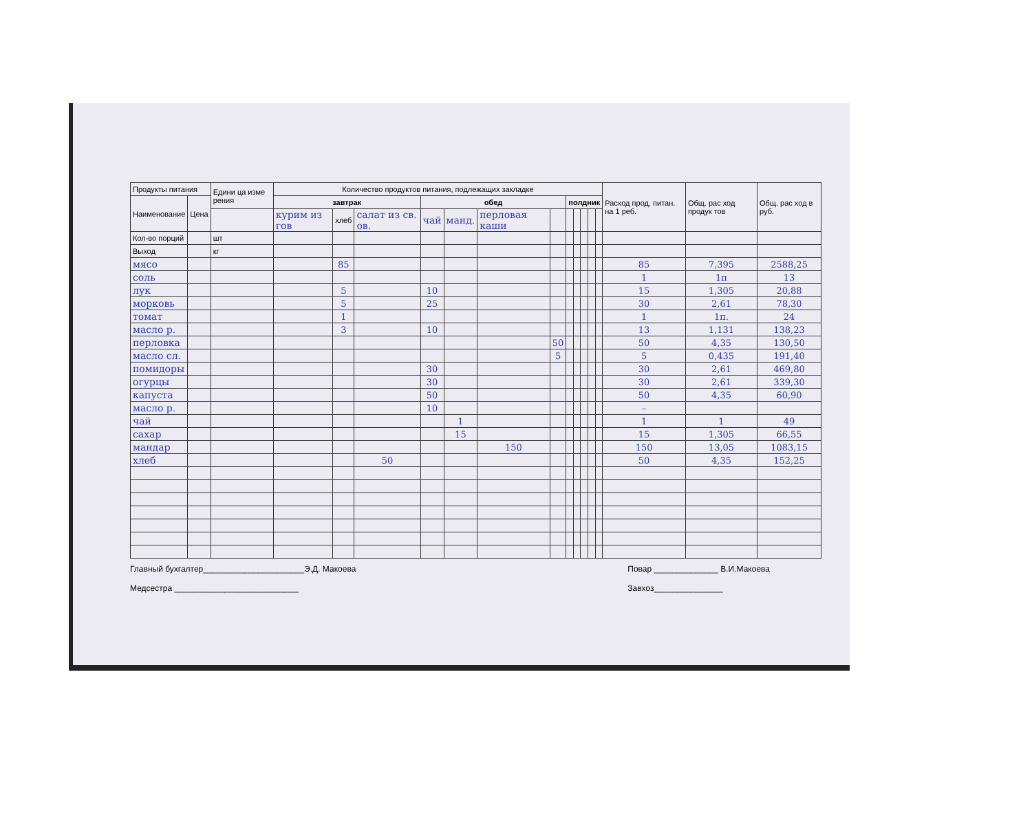| Продукты питания | | Едини ца изме рения | Количество продуктов питания, подлежащих закладке | | | | | | | | | | | | Расход прод. питан. на 1 реб. | Общ. рас ход продук тов | Общ. рас ход в руб. |
| --- | --- | --- | --- | --- | --- | --- | --- | --- | --- | --- | --- | --- | --- | --- | --- | --- | --- |
| Наименование | Цена | | завтрак | | | обед | | | | полдник | | | | | | | |
| | | | курим из гов | хлеб | салат из св. ов. | чай | манд. | перловая каши | | | | | | | | | |
| Кол-во порций | | шт | | | | | | | | | | | | | | | |
| Выход | | кг | | | | | | | | | | | | | | | |
| мясо | | | | 85 | | | | | | | | | | | 85 | 7,395 | 2588,25 |
| соль | | | | | | | | | | | | | | | 1 | 1п | 13 |
| лук | | | | 5 | | 10 | | | | | | | | | 15 | 1,305 | 20,88 |
| морковь | | | | 5 | | 25 | | | | | | | | | 30 | 2,61 | 78,30 |
| томат | | | | 1 | | | | | | | | | | | 1 | 1п. | 24 |
| масло р. | | | | 3 | | 10 | | | | | | | | | 13 | 1,131 | 138,23 |
| перловка | | | | | | | | | 50 | | | | | | 50 | 4,35 | 130,50 |
| масло сл. | | | | | | | | | 5 | | | | | | 5 | 0,435 | 191,40 |
| помидоры | | | | | | 30 | | | | | | | | | 30 | 2,61 | 469,80 |
| огурцы | | | | | | 30 | | | | | | | | | 30 | 2,61 | 339,30 |
| капуста | | | | | | 50 | | | | | | | | | 50 | 4,35 | 60,90 |
| масло р. | | | | | | 10 | | | | | | | | | – | | |
| чай | | | | | | | 1 | | | | | | | | 1 | 1 | 49 |
| сахар | | | | | | | 15 | | | | | | | | 15 | 1,305 | 66,55 |
| мандар | | | | | | | | 150 | | | | | | | 150 | 13,05 | 1083,15 |
| хлеб | | | | | 50 | | | | | | | | | | 50 | 4,35 | 152,25 |
Главный бухгалтер______________________Э.Д. Макоева
Медсестра ___________________________
Повар ______________ В.И.Макоева
Завхоз_______________